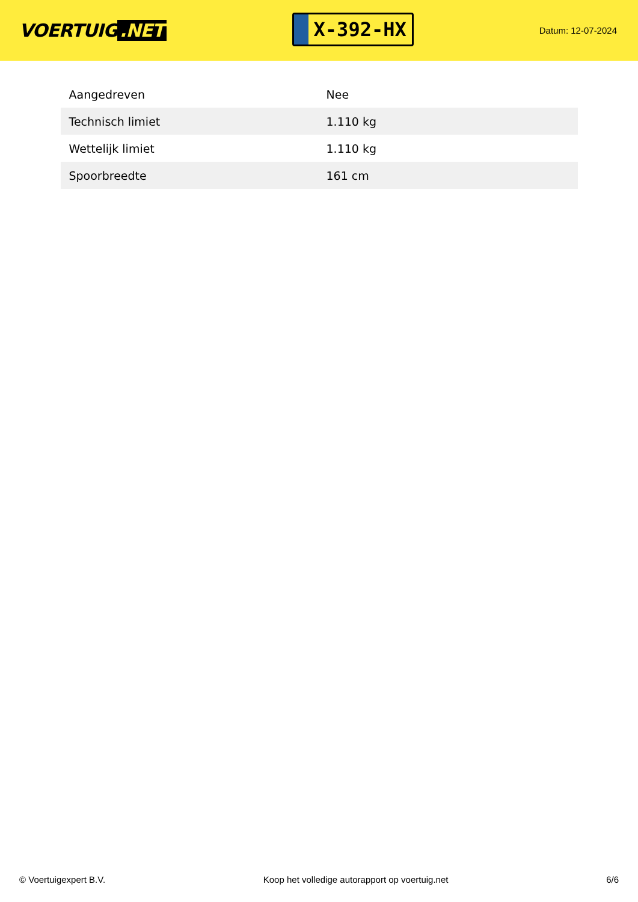VOERTUIG.NET
X-392-HX
Datum: 12-07-2024
| Aangedreven | Nee |
| Technisch limiet | 1.110 kg |
| Wettelijk limiet | 1.110 kg |
| Spoorbreedte | 161 cm |
© Voertuigexpert B.V. Koop het volledige autorapport op voertuig.net 6/6